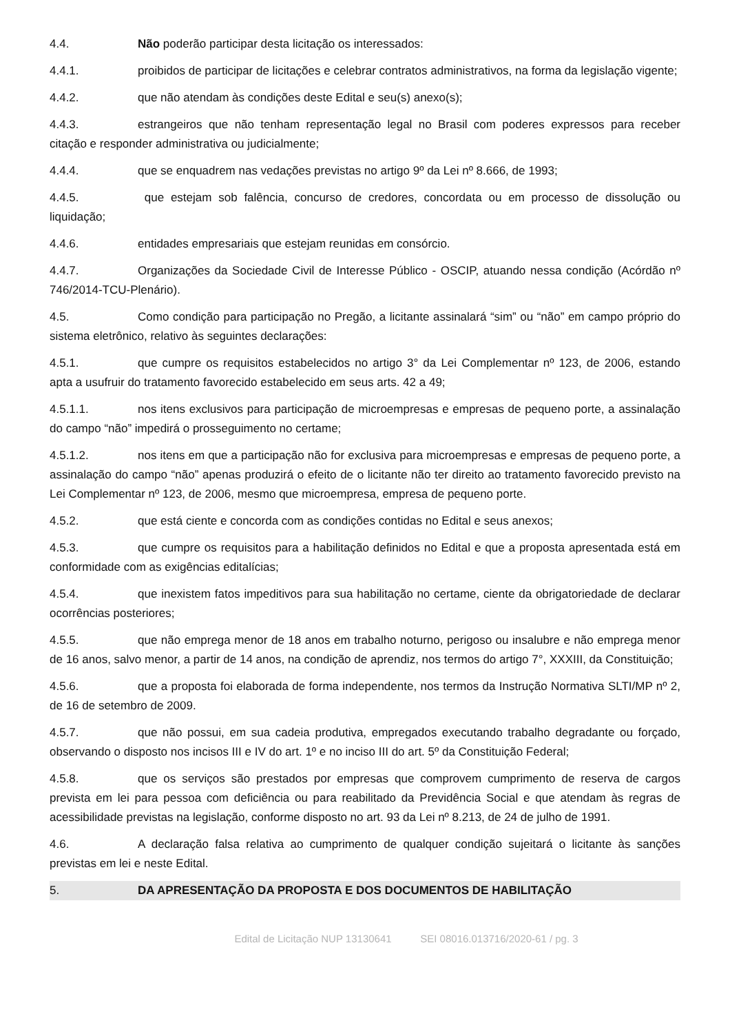4.4. Não poderão participar desta licitação os interessados:
4.4.1. proibidos de participar de licitações e celebrar contratos administrativos, na forma da legislação vigente;
4.4.2. que não atendam às condições deste Edital e seu(s) anexo(s);
4.4.3. estrangeiros que não tenham representação legal no Brasil com poderes expressos para receber citação e responder administrativa ou judicialmente;
4.4.4. que se enquadrem nas vedações previstas no artigo 9º da Lei nº 8.666, de 1993;
4.4.5. que estejam sob falência, concurso de credores, concordata ou em processo de dissolução ou liquidação;
4.4.6. entidades empresariais que estejam reunidas em consórcio.
4.4.7. Organizações da Sociedade Civil de Interesse Público - OSCIP, atuando nessa condição (Acórdão nº 746/2014-TCU-Plenário).
4.5. Como condição para participação no Pregão, a licitante assinalará “sim” ou “não” em campo próprio do sistema eletrônico, relativo às seguintes declarações:
4.5.1. que cumpre os requisitos estabelecidos no artigo 3° da Lei Complementar nº 123, de 2006, estando apta a usufruir do tratamento favorecido estabelecido em seus arts. 42 a 49;
4.5.1.1. nos itens exclusivos para participação de microempresas e empresas de pequeno porte, a assinalação do campo “não” impedirá o prosseguimento no certame;
4.5.1.2. nos itens em que a participação não for exclusiva para microempresas e empresas de pequeno porte, a assinalação do campo “não” apenas produzirá o efeito de o licitante não ter direito ao tratamento favorecido previsto na Lei Complementar nº 123, de 2006, mesmo que microempresa, empresa de pequeno porte.
4.5.2. que está ciente e concorda com as condições contidas no Edital e seus anexos;
4.5.3. que cumpre os requisitos para a habilitação definidos no Edital e que a proposta apresentada está em conformidade com as exigências editalícias;
4.5.4. que inexistem fatos impeditivos para sua habilitação no certame, ciente da obrigatoriedade de declarar ocorrências posteriores;
4.5.5. que não emprega menor de 18 anos em trabalho noturno, perigoso ou insalubre e não emprega menor de 16 anos, salvo menor, a partir de 14 anos, na condição de aprendiz, nos termos do artigo 7°, XXXIII, da Constituição;
4.5.6. que a proposta foi elaborada de forma independente, nos termos da Instrução Normativa SLTI/MP nº 2, de 16 de setembro de 2009.
4.5.7. que não possui, em sua cadeia produtiva, empregados executando trabalho degradante ou forçado, observando o disposto nos incisos III e IV do art. 1º e no inciso III do art. 5º da Constituição Federal;
4.5.8. que os serviços são prestados por empresas que comprovem cumprimento de reserva de cargos prevista em lei para pessoa com deficiência ou para reabilitado da Previdência Social e que atendam às regras de acessibilidade previstas na legislação, conforme disposto no art. 93 da Lei nº 8.213, de 24 de julho de 1991.
4.6. A declaração falsa relativa ao cumprimento de qualquer condição sujeitará o licitante às sanções previstas em lei e neste Edital.
5. DA APRESENTAÇÃO DA PROPOSTA E DOS DOCUMENTOS DE HABILITAÇÃO
Edital de Licitação NUP 13130641 SEI 08016.013716/2020-61 / pg. 3